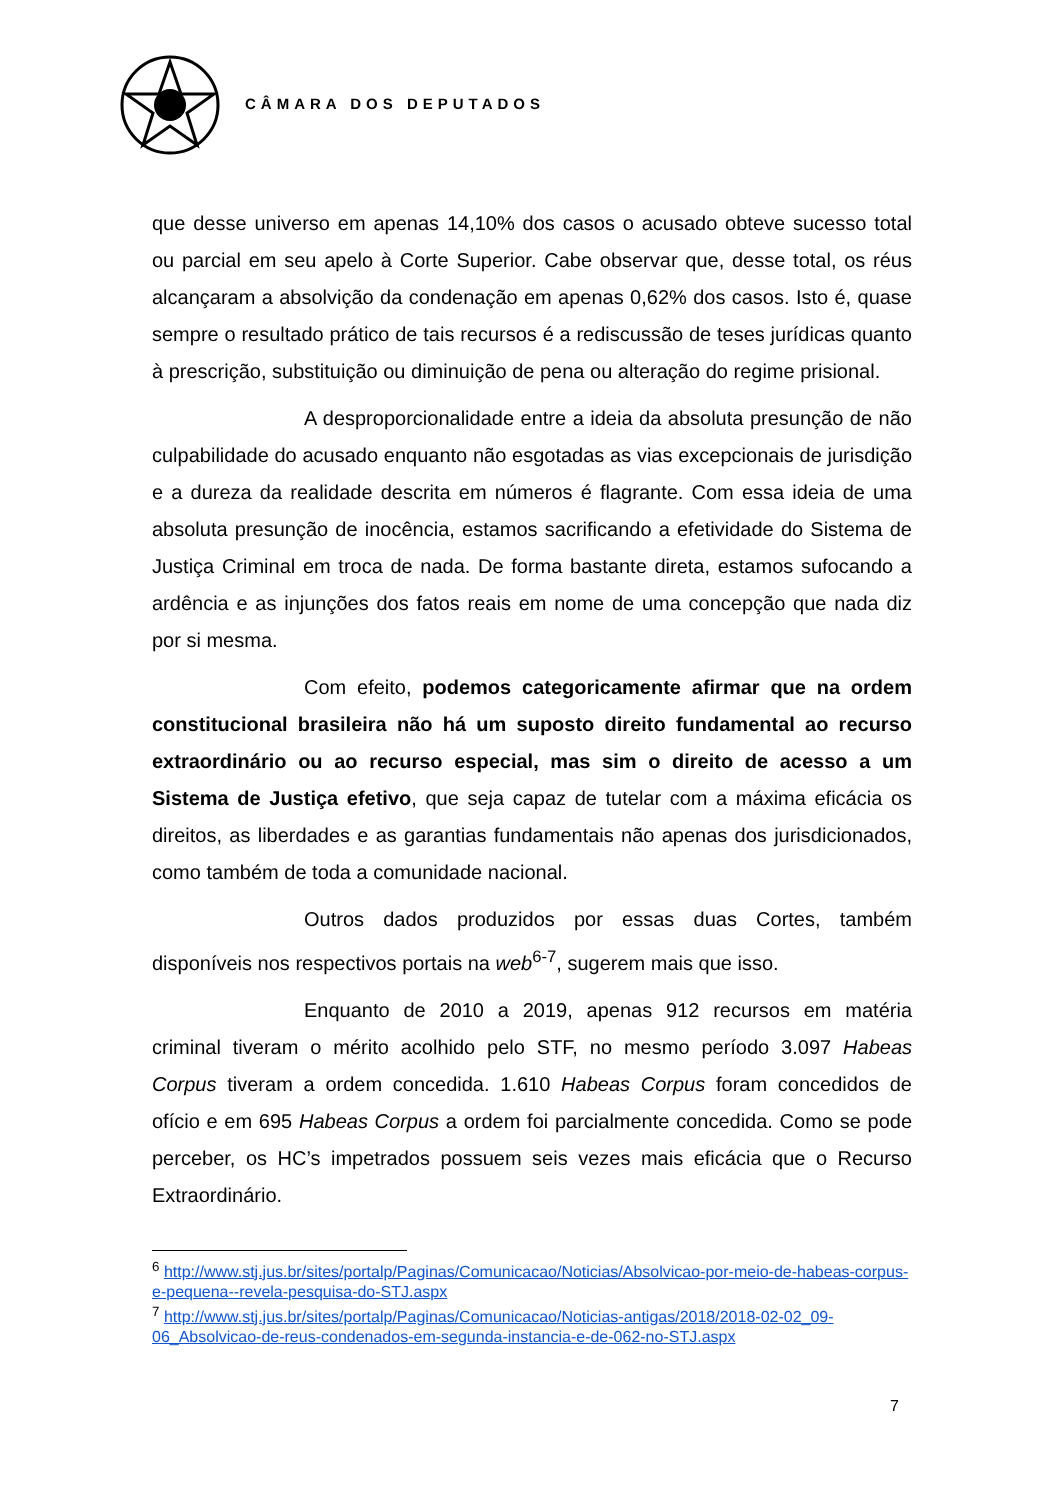CÂMARA DOS DEPUTADOS
que desse universo em apenas 14,10% dos casos o acusado obteve sucesso total ou parcial em seu apelo à Corte Superior. Cabe observar que, desse total, os réus alcançaram a absolvição da condenação em apenas 0,62% dos casos. Isto é, quase sempre o resultado prático de tais recursos é a rediscussão de teses jurídicas quanto à prescrição, substituição ou diminuição de pena ou alteração do regime prisional.
A desproporcionalidade entre a ideia da absoluta presunção de não culpabilidade do acusado enquanto não esgotadas as vias excepcionais de jurisdição e a dureza da realidade descrita em números é flagrante. Com essa ideia de uma absoluta presunção de inocência, estamos sacrificando a efetividade do Sistema de Justiça Criminal em troca de nada. De forma bastante direta, estamos sufocando a ardência e as injunções dos fatos reais em nome de uma concepção que nada diz por si mesma.
Com efeito, podemos categoricamente afirmar que na ordem constitucional brasileira não há um suposto direito fundamental ao recurso extraordinário ou ao recurso especial, mas sim o direito de acesso a um Sistema de Justiça efetivo, que seja capaz de tutelar com a máxima eficácia os direitos, as liberdades e as garantias fundamentais não apenas dos jurisdicionados, como também de toda a comunidade nacional.
Outros dados produzidos por essas duas Cortes, também disponíveis nos respectivos portais na web<sup>6-7</sup>, sugerem mais que isso.
Enquanto de 2010 a 2019, apenas 912 recursos em matéria criminal tiveram o mérito acolhido pelo STF, no mesmo período 3.097 Habeas Corpus tiveram a ordem concedida. 1.610 Habeas Corpus foram concedidos de ofício e em 695 Habeas Corpus a ordem foi parcialmente concedida. Como se pode perceber, os HC’s impetrados possuem seis vezes mais eficácia que o Recurso Extraordinário.
<sup>6</sup> http://www.stj.jus.br/sites/portalp/Paginas/Comunicacao/Noticias/Absolvicao-por-meio-de-habeas-corpus-e-pequena--revela-pesquisa-do-STJ.aspx
<sup>7</sup> http://www.stj.jus.br/sites/portalp/Paginas/Comunicacao/Noticias-antigas/2018/2018-02-02_09-06_Absolvicao-de-reus-condenados-em-segunda-instancia-e-de-062-no-STJ.aspx
7